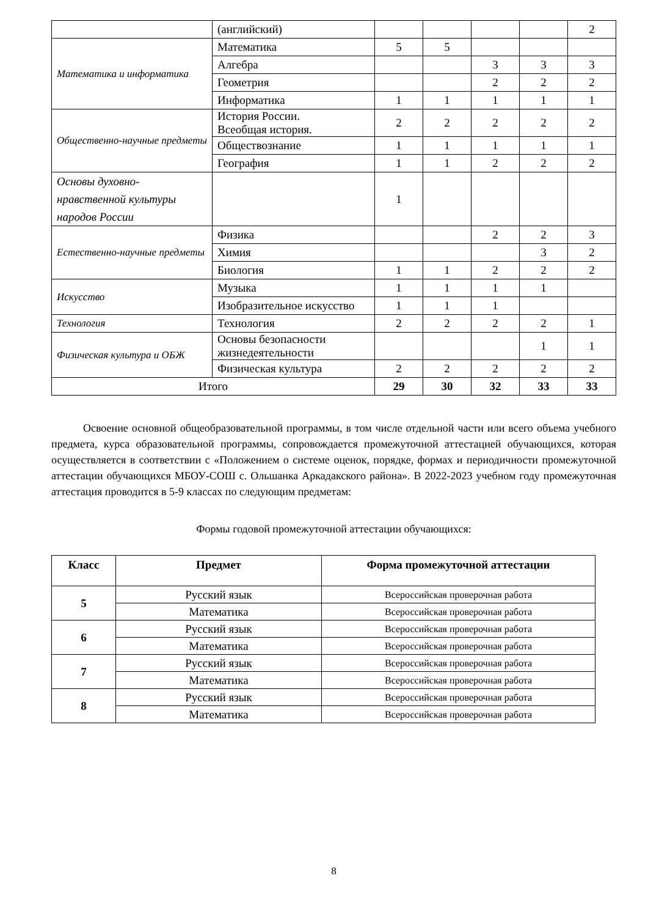| | (английский) | | | | | 2 |
| Математика и информатика | Математика | 5 | 5 | | | |
| | Алгебра | | | 3 | 3 | 3 |
| | Геометрия | | | 2 | 2 | 2 |
| | Информатика | 1 | 1 | 1 | 1 | 1 |
| Общественно-научные предметы | История России. Всеобщая история. | 2 | 2 | 2 | 2 | 2 |
| | Обществознание | 1 | 1 | 1 | 1 | 1 |
| | География | 1 | 1 | 2 | 2 | 2 |
| Основы духовно-нравственной культуры народов России | | 1 | | | | |
| Естественно-научные предметы | Физика | | | 2 | 2 | 3 |
| | Химия | | | | 3 | 2 |
| | Биология | 1 | 1 | 2 | 2 | 2 |
| Искусство | Музыка | 1 | 1 | 1 | 1 | |
| | Изобразительное искусство | 1 | 1 | 1 | | |
| Технология | Технология | 2 | 2 | 2 | 2 | 1 |
| Физическая культура и ОБЖ | Основы безопасности жизнедеятельности | | | | 1 | 1 |
| | Физическая культура | 2 | 2 | 2 | 2 | 2 |
| Итого | | 29 | 30 | 32 | 33 | 33 |
Освоение основной общеобразовательной программы, в том числе отдельной части или всего объема учебного предмета, курса образовательной программы, сопровождается промежуточной аттестацией обучающихся, которая осуществляется в соответствии с «Положением о системе оценок, порядке, формах и периодичности промежуточной аттестации обучающихся МБОУ-СОШ с. Ольшанка Аркадакского района». В 2022-2023 учебном году промежуточная аттестация проводится в 5-9 классах по следующим предметам:
Формы годовой промежуточной аттестации обучающихся:
| Класс | Предмет | Форма промежуточной аттестации |
| --- | --- | --- |
| 5 | Русский язык | Всероссийская проверочная работа |
| | Математика | Всероссийская проверочная работа |
| 6 | Русский язык | Всероссийская проверочная работа |
| | Математика | Всероссийская проверочная работа |
| 7 | Русский язык | Всероссийская проверочная работа |
| | Математика | Всероссийская проверочная работа |
| 8 | Русский язык | Всероссийская проверочная работа |
| | Математика | Всероссийская проверочная работа |
8